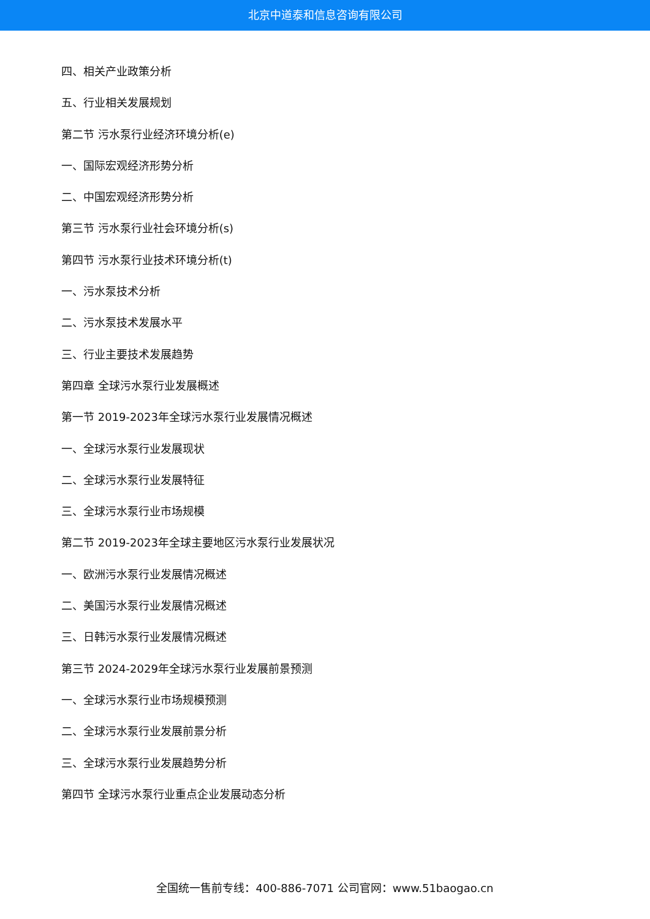北京中道泰和信息咨询有限公司
四、相关产业政策分析
五、行业相关发展规划
第二节 污水泵行业经济环境分析(e)
一、国际宏观经济形势分析
二、中国宏观经济形势分析
第三节 污水泵行业社会环境分析(s)
第四节 污水泵行业技术环境分析(t)
一、污水泵技术分析
二、污水泵技术发展水平
三、行业主要技术发展趋势
第四章 全球污水泵行业发展概述
第一节 2019-2023年全球污水泵行业发展情况概述
一、全球污水泵行业发展现状
二、全球污水泵行业发展特征
三、全球污水泵行业市场规模
第二节 2019-2023年全球主要地区污水泵行业发展状况
一、欧洲污水泵行业发展情况概述
二、美国污水泵行业发展情况概述
三、日韩污水泵行业发展情况概述
第三节 2024-2029年全球污水泵行业发展前景预测
一、全球污水泵行业市场规模预测
二、全球污水泵行业发展前景分析
三、全球污水泵行业发展趋势分析
第四节 全球污水泵行业重点企业发展动态分析
全国统一售前专线：400-886-7071 公司官网：www.51baogao.cn